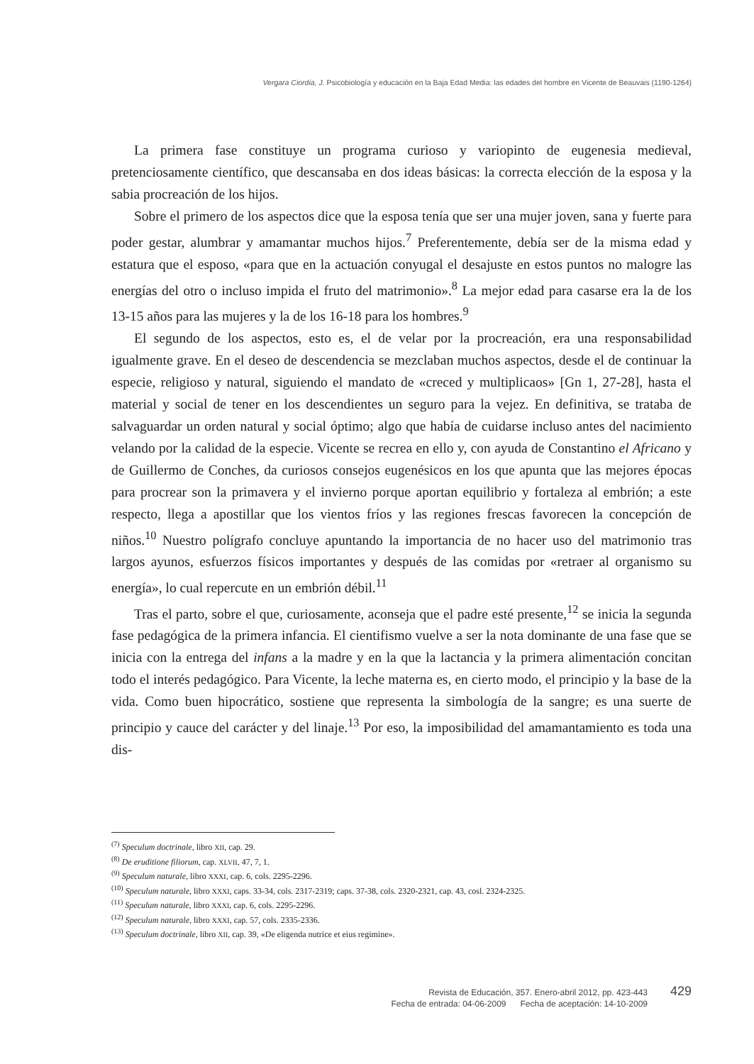Vergara Ciordia, J. Psicobiología y educación en la Baja Edad Media: las edades del hombre en Vicente de Beauvais (1190-1264)
La primera fase constituye un programa curioso y variopinto de eugenesia medieval, pretenciosamente científico, que descansaba en dos ideas básicas: la correcta elección de la esposa y la sabia procreación de los hijos.
Sobre el primero de los aspectos dice que la esposa tenía que ser una mujer joven, sana y fuerte para poder gestar, alumbrar y amamantar muchos hijos.<sup>7</sup> Preferentemente, debía ser de la misma edad y estatura que el esposo, «para que en la actuación conyugal el desajuste en estos puntos no malogre las energías del otro o incluso impida el fruto del matrimonio».<sup>8</sup> La mejor edad para casarse era la de los 13-15 años para las mujeres y la de los 16-18 para los hombres.<sup>9</sup>
El segundo de los aspectos, esto es, el de velar por la procreación, era una responsabilidad igualmente grave. En el deseo de descendencia se mezclaban muchos aspectos, desde el de continuar la especie, religioso y natural, siguiendo el mandato de «creced y multiplicaos» [Gn 1, 27-28], hasta el material y social de tener en los descendientes un seguro para la vejez. En definitiva, se trataba de salvaguardar un orden natural y social óptimo; algo que había de cuidarse incluso antes del nacimiento velando por la calidad de la especie. Vicente se recrea en ello y, con ayuda de Constantino el Africano y de Guillermo de Conches, da curiosos consejos eugenésicos en los que apunta que las mejores épocas para procrear son la primavera y el invierno porque aportan equilibrio y fortaleza al embrión; a este respecto, llega a apostillar que los vientos fríos y las regiones frescas favorecen la concepción de niños.<sup>10</sup> Nuestro polígrafo concluye apuntando la importancia de no hacer uso del matrimonio tras largos ayunos, esfuerzos físicos importantes y después de las comidas por «retraer al organismo su energía», lo cual repercute en un embrión débil.<sup>11</sup>
Tras el parto, sobre el que, curiosamente, aconseja que el padre esté presente,<sup>12</sup> se inicia la segunda fase pedagógica de la primera infancia. El cientifismo vuelve a ser la nota dominante de una fase que se inicia con la entrega del infans a la madre y en la que la lactancia y la primera alimentación concitan todo el interés pedagógico. Para Vicente, la leche materna es, en cierto modo, el principio y la base de la vida. Como buen hipocrático, sostiene que representa la simbología de la sangre; es una suerte de principio y cauce del carácter y del linaje.<sup>13</sup> Por eso, la imposibilidad del amamantamiento es toda una dis-
<sup>(7)</sup> Speculum doctrinale, libro XII, cap. 29.
<sup>(8)</sup> De eruditione filiorum, cap. XLVII, 47, 7, 1.
<sup>(9)</sup> Speculum naturale, libro XXXI, cap. 6, cols. 2295-2296.
<sup>(10)</sup> Speculum naturale, libro XXXI, caps. 33-34, cols. 2317-2319; caps. 37-38, cols. 2320-2321, cap. 43, cosl. 2324-2325.
<sup>(11)</sup> Speculum naturale, libro XXXI, cap. 6, cols. 2295-2296.
<sup>(12)</sup> Speculum naturale, libro XXXI, cap. 57, cols. 2335-2336.
<sup>(13)</sup> Speculum doctrinale, libro XII, cap. 39, «De eligenda nutrice et eius regimine».
Revista de Educación, 357. Enero-abril 2012, pp. 423-443
Fecha de entrada: 04-06-2009 Fecha de aceptación: 14-10-2009
429